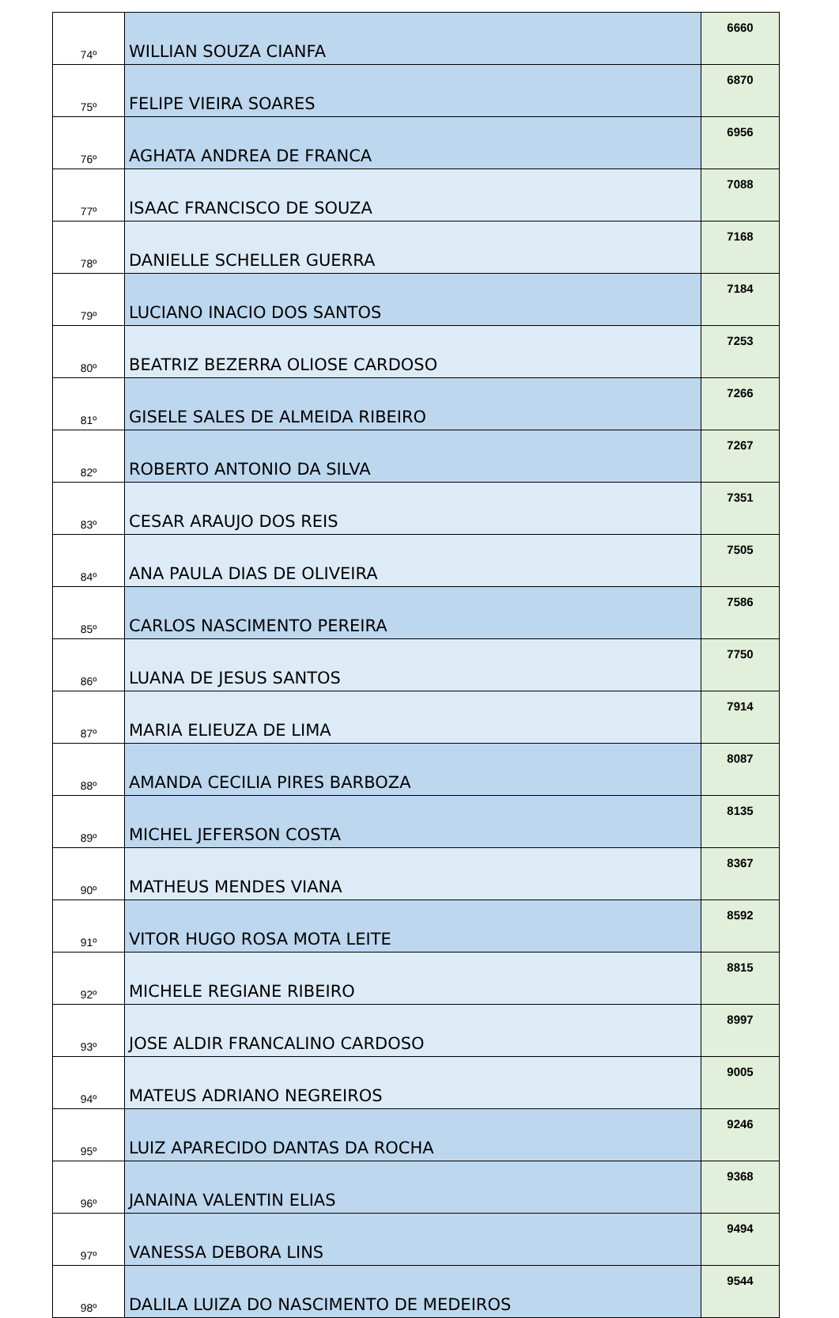| 74º | WILLIAN SOUZA CIANFA | 6660 |
| 75º | FELIPE VIEIRA SOARES | 6870 |
| 76º | AGHATA ANDREA DE FRANCA | 6956 |
| 77º | ISAAC FRANCISCO DE SOUZA | 7088 |
| 78º | DANIELLE SCHELLER GUERRA | 7168 |
| 79º | LUCIANO INACIO DOS SANTOS | 7184 |
| 80º | BEATRIZ BEZERRA OLIOSE CARDOSO | 7253 |
| 81º | GISELE SALES DE ALMEIDA RIBEIRO | 7266 |
| 82º | ROBERTO ANTONIO DA SILVA | 7267 |
| 83º | CESAR ARAUJO DOS REIS | 7351 |
| 84º | ANA PAULA DIAS DE OLIVEIRA | 7505 |
| 85º | CARLOS NASCIMENTO PEREIRA | 7586 |
| 86º | LUANA DE JESUS SANTOS | 7750 |
| 87º | MARIA ELIEUZA DE LIMA | 7914 |
| 88º | AMANDA CECILIA PIRES BARBOZA | 8087 |
| 89º | MICHEL JEFERSON COSTA | 8135 |
| 90º | MATHEUS MENDES VIANA | 8367 |
| 91º | VITOR HUGO ROSA MOTA LEITE | 8592 |
| 92º | MICHELE REGIANE RIBEIRO | 8815 |
| 93º | JOSE ALDIR FRANCALINO CARDOSO | 8997 |
| 94º | MATEUS ADRIANO NEGREIROS | 9005 |
| 95º | LUIZ APARECIDO DANTAS DA ROCHA | 9246 |
| 96º | JANAINA VALENTIN ELIAS | 9368 |
| 97º | VANESSA DEBORA LINS | 9494 |
| 98º | DALILA LUIZA DO NASCIMENTO DE MEDEIROS | 9544 |